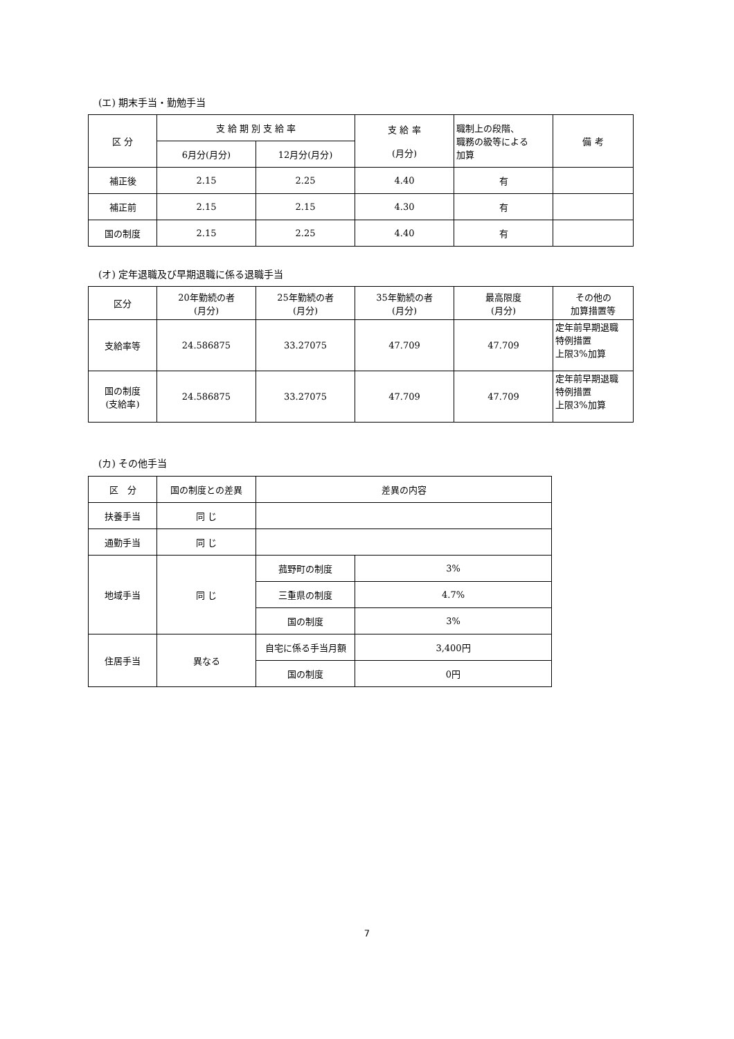(エ) 期末手当・勤勉手当
| 区 分 | 支 給 期 別 支 給 率 | | 支 給 率 (月分) | 職制上の段階、 職務の級等による 加算 | 備 考 |
| --- | --- | --- | --- | --- | --- |
| | 6月分(月分) | 12月分(月分) | | | |
| 補正後 | 2.15 | 2.25 | 4.40 | 有 | |
| 補正前 | 2.15 | 2.15 | 4.30 | 有 | |
| 国の制度 | 2.15 | 2.25 | 4.40 | 有 | |
(オ) 定年退職及び早期退職に係る退職手当
| 区分 | 20年勤続の者 (月分) | 25年勤続の者 (月分) | 35年勤続の者 (月分) | 最高限度 (月分) | その他の 加算措置等 |
| --- | --- | --- | --- | --- | --- |
| 支給率等 | 24.586875 | 33.27075 | 47.709 | 47.709 | 定年前早期退職 特例措置 上限3%加算 |
| 国の制度 (支給率) | 24.586875 | 33.27075 | 47.709 | 47.709 | 定年前早期退職 特例措置 上限3%加算 |
(カ) その他手当
| 区 分 | 国の制度との差異 | 差異の内容 | |
| --- | --- | --- | --- |
| 扶養手当 | 同 じ | | |
| 通勤手当 | 同 じ | | |
| 地域手当 | 同 じ | 菰野町の制度 | 3% |
| | | 三重県の制度 | 4.7% |
| | | 国の制度 | 3% |
| 住居手当 | 異なる | 自宅に係る手当月額 | 3,400円 |
| | | 国の制度 | 0円 |
7